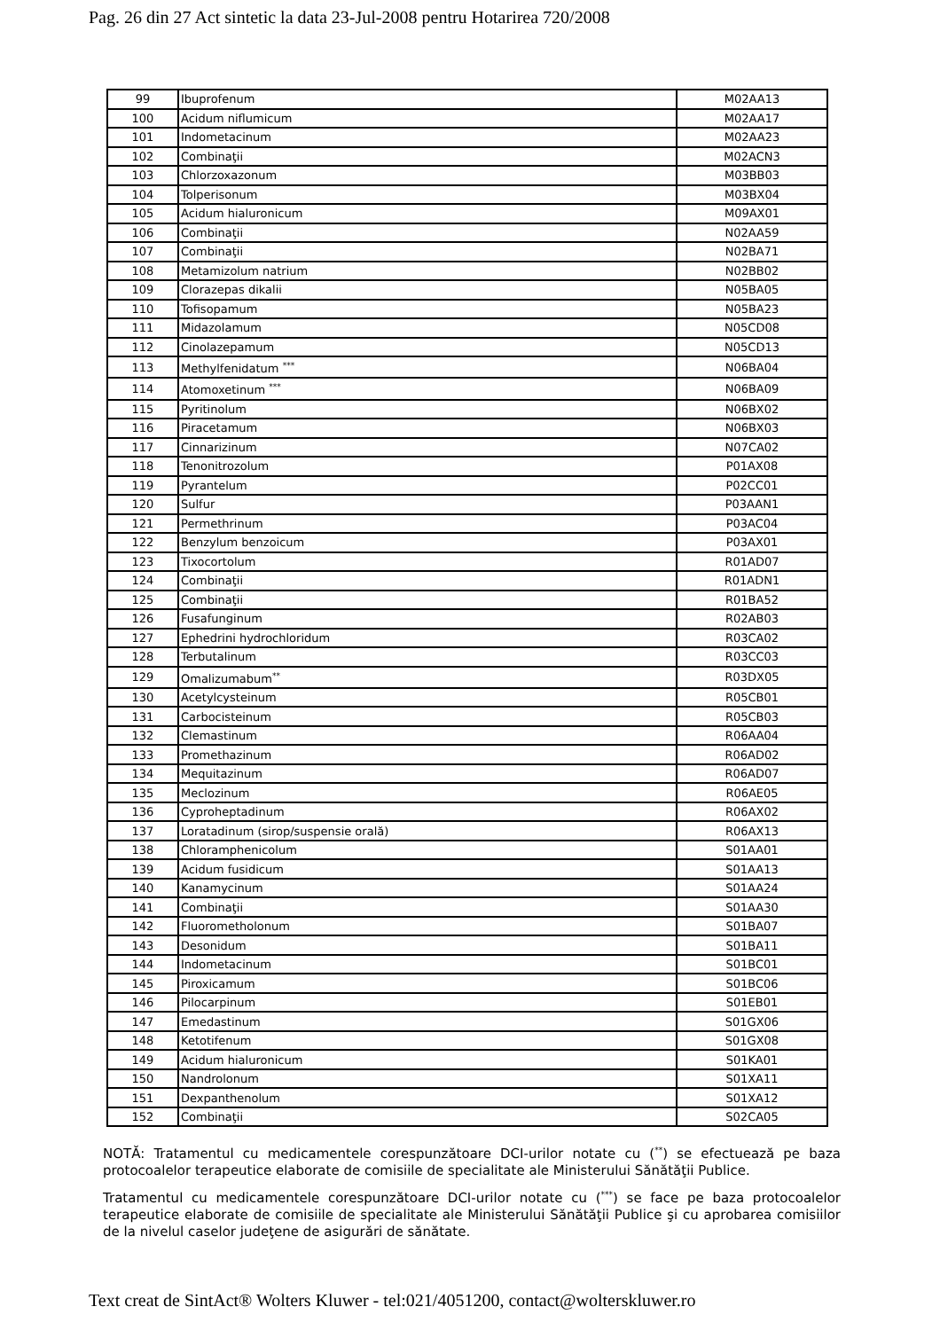Pag. 26 din 27 Act sintetic la data 23-Jul-2008 pentru Hotarirea 720/2008
| 99 | Ibuprofenum | M02AA13 |
| 100 | Acidum niflumicum | M02AA17 |
| 101 | Indometacinum | M02AA23 |
| 102 | Combinaţii | M02ACN3 |
| 103 | Chlorzoxazonum | M03BB03 |
| 104 | Tolperisonum | M03BX04 |
| 105 | Acidum hialuronicum | M09AX01 |
| 106 | Combinaţii | N02AA59 |
| 107 | Combinaţii | N02BA71 |
| 108 | Metamizolum natrium | N02BB02 |
| 109 | Clorazepas dikalii | N05BA05 |
| 110 | Tofisopamum | N05BA23 |
| 111 | Midazolamum | N05CD08 |
| 112 | Cinolazepamum | N05CD13 |
| 113 | Methylfenidatum <sup>***</sup> | N06BA04 |
| 114 | Atomoxetinum <sup>***</sup> | N06BA09 |
| 115 | Pyritinolum | N06BX02 |
| 116 | Piracetamum | N06BX03 |
| 117 | Cinnarizinum | N07CA02 |
| 118 | Tenonitrozolum | P01AX08 |
| 119 | Pyrantelum | P02CC01 |
| 120 | Sulfur | P03AAN1 |
| 121 | Permethrinum | P03AC04 |
| 122 | Benzylum benzoicum | P03AX01 |
| 123 | Tixocortolum | R01AD07 |
| 124 | Combinaţii | R01ADN1 |
| 125 | Combinaţii | R01BA52 |
| 126 | Fusafunginum | R02AB03 |
| 127 | Ephedrini hydrochloridum | R03CA02 |
| 128 | Terbutalinum | R03CC03 |
| 129 | Omalizumabum<sup>**</sup> | R03DX05 |
| 130 | Acetylcysteinum | R05CB01 |
| 131 | Carbocisteinum | R05CB03 |
| 132 | Clemastinum | R06AA04 |
| 133 | Promethazinum | R06AD02 |
| 134 | Mequitazinum | R06AD07 |
| 135 | Meclozinum | R06AE05 |
| 136 | Cyproheptadinum | R06AX02 |
| 137 | Loratadinum (sirop/suspensie orală) | R06AX13 |
| 138 | Chloramphenicolum | S01AA01 |
| 139 | Acidum fusidicum | S01AA13 |
| 140 | Kanamycinum | S01AA24 |
| 141 | Combinaţii | S01AA30 |
| 142 | Fluorometholonum | S01BA07 |
| 143 | Desonidum | S01BA11 |
| 144 | Indometacinum | S01BC01 |
| 145 | Piroxicamum | S01BC06 |
| 146 | Pilocarpinum | S01EB01 |
| 147 | Emedastinum | S01GX06 |
| 148 | Ketotifenum | S01GX08 |
| 149 | Acidum hialuronicum | S01KA01 |
| 150 | Nandrolonum | S01XA11 |
| 151 | Dexpanthenolum | S01XA12 |
| 152 | Combinaţii | S02CA05 |
NOTĂ: Tratamentul cu medicamentele corespunzătoare DCI-urilor notate cu (<sup>**</sup>) se efectuează pe baza protocoalelor terapeutice elaborate de comisiile de specialitate ale Ministerului Sănătăţii Publice.
Tratamentul cu medicamentele corespunzătoare DCI-urilor notate cu (<sup>***</sup>) se face pe baza protocoalelor terapeutice elaborate de comisiile de specialitate ale Ministerului Sănătăţii Publice şi cu aprobarea comisiilor de la nivelul caselor judeţene de asigurări de sănătate.
Text creat de SintAct® Wolters Kluwer - tel:021/4051200, contact@wolterskluwer.ro